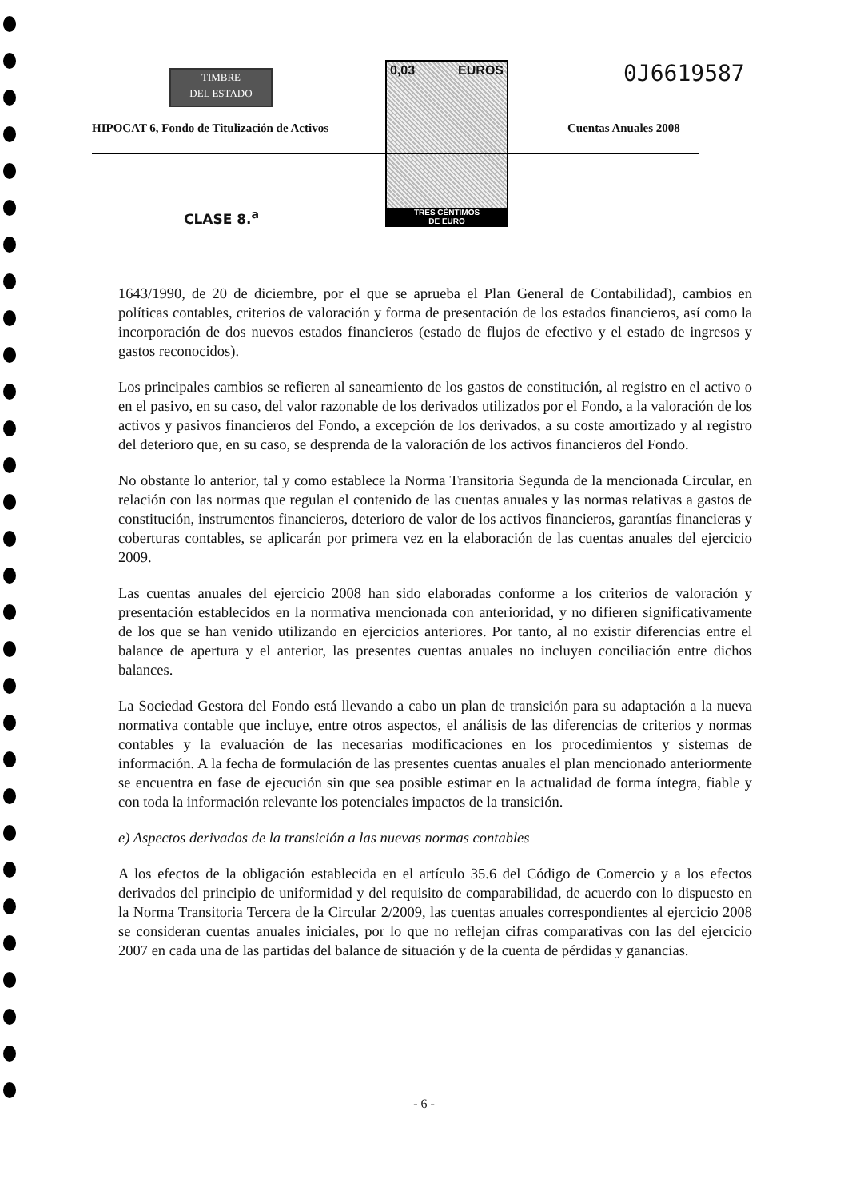TIMBRE
DEL ESTADO
HIPOCAT 6, Fondo de Titulización de Activos
0,03 EUROS
TRES CÉNTIMOS
DE EURO
0J6619587
Cuentas Anuales 2008
CLASE 8.<sup>a</sup>
1643/1990, de 20 de diciembre, por el que se aprueba el Plan General de Contabilidad), cambios en políticas contables, criterios de valoración y forma de presentación de los estados financieros, así como la incorporación de dos nuevos estados financieros (estado de flujos de efectivo y el estado de ingresos y gastos reconocidos).
Los principales cambios se refieren al saneamiento de los gastos de constitución, al registro en el activo o en el pasivo, en su caso, del valor razonable de los derivados utilizados por el Fondo, a la valoración de los activos y pasivos financieros del Fondo, a excepción de los derivados, a su coste amortizado y al registro del deterioro que, en su caso, se desprenda de la valoración de los activos financieros del Fondo.
No obstante lo anterior, tal y como establece la Norma Transitoria Segunda de la mencionada Circular, en relación con las normas que regulan el contenido de las cuentas anuales y las normas relativas a gastos de constitución, instrumentos financieros, deterioro de valor de los activos financieros, garantías financieras y coberturas contables, se aplicarán por primera vez en la elaboración de las cuentas anuales del ejercicio 2009.
Las cuentas anuales del ejercicio 2008 han sido elaboradas conforme a los criterios de valoración y presentación establecidos en la normativa mencionada con anterioridad, y no difieren significativamente de los que se han venido utilizando en ejercicios anteriores. Por tanto, al no existir diferencias entre el balance de apertura y el anterior, las presentes cuentas anuales no incluyen conciliación entre dichos balances.
La Sociedad Gestora del Fondo está llevando a cabo un plan de transición para su adaptación a la nueva normativa contable que incluye, entre otros aspectos, el análisis de las diferencias de criterios y normas contables y la evaluación de las necesarias modificaciones en los procedimientos y sistemas de información. A la fecha de formulación de las presentes cuentas anuales el plan mencionado anteriormente se encuentra en fase de ejecución sin que sea posible estimar en la actualidad de forma íntegra, fiable y con toda la información relevante los potenciales impactos de la transición.
e) Aspectos derivados de la transición a las nuevas normas contables
A los efectos de la obligación establecida en el artículo 35.6 del Código de Comercio y a los efectos derivados del principio de uniformidad y del requisito de comparabilidad, de acuerdo con lo dispuesto en la Norma Transitoria Tercera de la Circular 2/2009, las cuentas anuales correspondientes al ejercicio 2008 se consideran cuentas anuales iniciales, por lo que no reflejan cifras comparativas con las del ejercicio 2007 en cada una de las partidas del balance de situación y de la cuenta de pérdidas y ganancias.
- 6 -